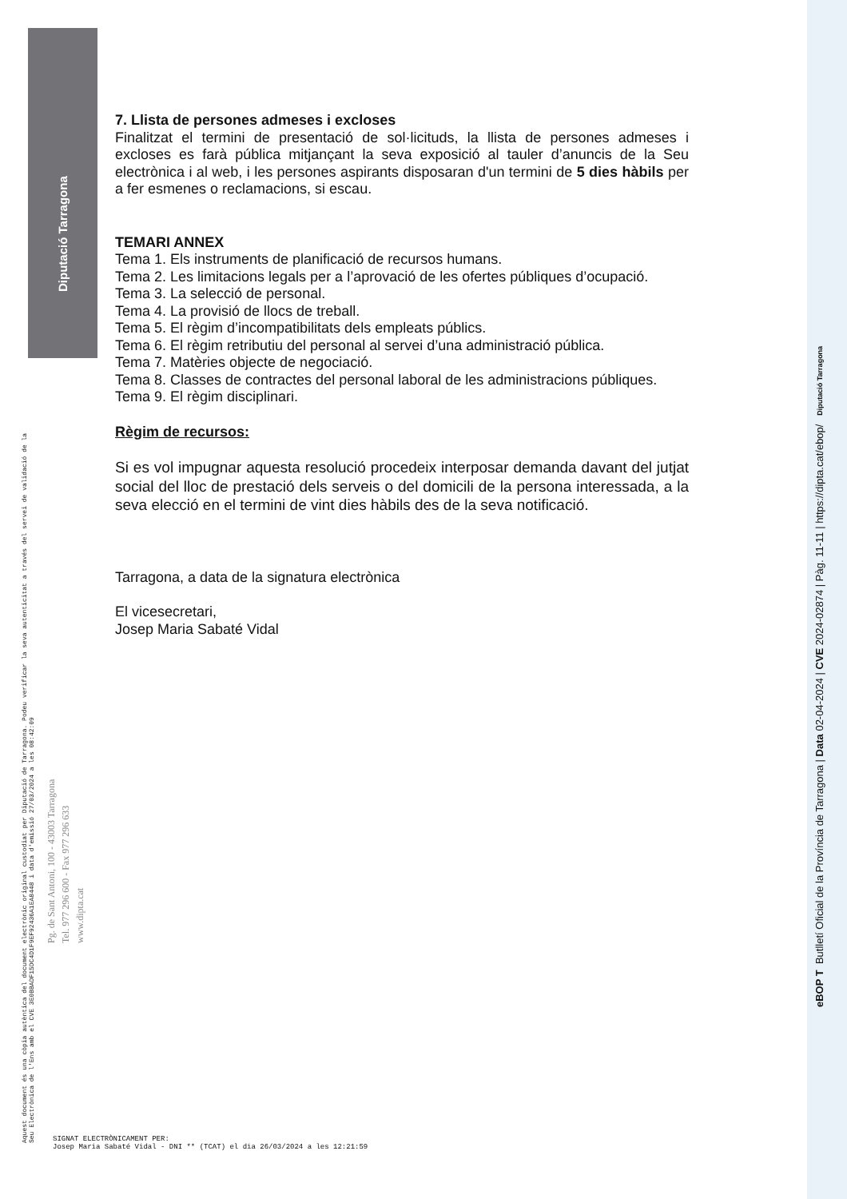Diputació Tarragona
7. Llista de persones admeses i excloses
Finalitzat el termini de presentació de sol·licituds, la llista de persones admeses i excloses es farà pública mitjançant la seva exposició al tauler d’anuncis de la Seu electrònica i al web, i les persones aspirants disposaran d'un termini de 5 dies hàbils per a fer esmenes o reclamacions, si escau.
TEMARI ANNEX
Tema 1. Els instruments de planificació de recursos humans.
Tema 2. Les limitacions legals per a l’aprovació de les ofertes públiques d’ocupació.
Tema 3. La selecció de personal.
Tema 4. La provisió de llocs de treball.
Tema 5. El règim d’incompatibilitats dels empleats públics.
Tema 6. El règim retributiu del personal al servei d’una administració pública.
Tema 7. Matèries objecte de negociació.
Tema 8. Classes de contractes del personal laboral de les administracions públiques.
Tema 9. El règim disciplinari.
Règim de recursos:
Si es vol impugnar aquesta resolució procedeix interposar demanda davant del jutjat social del lloc de prestació dels serveis o del domicili de la persona interessada, a la seva elecció en el termini de vint dies hàbils des de la seva notificació.
Tarragona, a data de la signatura electrònica
El vicesecretari,
Josep Maria Sabaté Vidal
Aquest document és una còpia autèntica del document electrònic original custodiat per Diputació de Tarragona. Podeu verificar la seva autenticitat a través del servei de validació de la Seu Electrònica de l'Ens amb el CVE 3E0BBADF15DC4D1F9EF92436A1EA8448 i data d'emissió 27/03/2024 a les 08:42:09
Pg. de Sant Antoni, 100 - 43003 Tarragona
Tel. 977 296 600 - Fax 977 296 633
www.dipta.cat
SIGNAT ELECTRÒNICAMENT PER:
Josep Maria Sabaté Vidal - DNI ** (TCAT) el dia 26/03/2024 a les 12:21:59
eBOP T Butlletí Oficial de la Província de Tarragona | Data 02-04-2024 | CVE 2024-02874 | Pàg. 11-11 | https://dipta.cat/ebop/ Diputació Tarragona